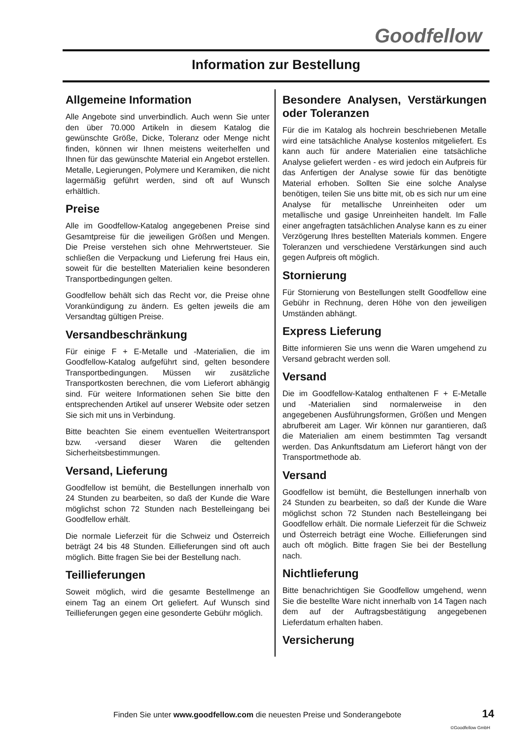Goodfellow
Information zur Bestellung
Allgemeine Information
Alle Angebote sind unverbindlich. Auch wenn Sie unter den über 70.000 Artikeln in diesem Katalog die gewünschte Größe, Dicke, Toleranz oder Menge nicht finden, können wir Ihnen meistens weiterhelfen und Ihnen für das gewünschte Material ein Angebot erstellen. Metalle, Legierungen, Polymere und Keramiken, die nicht lagermäßig geführt werden, sind oft auf Wunsch erhältlich.
Preise
Alle im Goodfellow-Katalog angegebenen Preise sind Gesamtpreise für die jeweiligen Größen und Mengen. Die Preise verstehen sich ohne Mehrwertsteuer. Sie schließen die Verpackung und Lieferung frei Haus ein, soweit für die bestellten Materialien keine besonderen Transportbedingungen gelten.
Goodfellow behält sich das Recht vor, die Preise ohne Vorankündigung zu ändern. Es gelten jeweils die am Versandtag gültigen Preise.
Versandbeschränkung
Für einige F + E-Metalle und -Materialien, die im Goodfellow-Katalog aufgeführt sind, gelten besondere Transportbedingungen. Müssen wir zusätzliche Transportkosten berechnen, die vom Lieferort abhängig sind. Für weitere Informationen sehen Sie bitte den entsprechenden Artikel auf unserer Website oder setzen Sie sich mit uns in Verbindung.
Bitte beachten Sie einem eventuellen Weitertransport bzw. -versand dieser Waren die geltenden Sicherheitsbestimmungen.
Versand, Lieferung
Goodfellow ist bemüht, die Bestellungen innerhalb von 24 Stunden zu bearbeiten, so daß der Kunde die Ware möglichst schon 72 Stunden nach Bestelleingang bei Goodfellow erhält.
Die normale Lieferzeit für die Schweiz und Österreich beträgt 24 bis 48 Stunden. Eillieferungen sind oft auch möglich. Bitte fragen Sie bei der Bestellung nach.
Teillieferungen
Soweit möglich, wird die gesamte Bestellmenge an einem Tag an einem Ort geliefert. Auf Wunsch sind Teillieferungen gegen eine gesonderte Gebühr möglich.
Besondere Analysen, Verstärkungen oder Toleranzen
Für die im Katalog als hochrein beschriebenen Metalle wird eine tatsächliche Analyse kostenlos mitgeliefert. Es kann auch für andere Materialien eine tatsächliche Analyse geliefert werden - es wird jedoch ein Aufpreis für das Anfertigen der Analyse sowie für das benötigte Material erhoben. Sollten Sie eine solche Analyse benötigen, teilen Sie uns bitte mit, ob es sich nur um eine Analyse für metallische Unreinheiten oder um metallische und gasige Unreinheiten handelt. Im Falle einer angefragten tatsächlichen Analyse kann es zu einer Verzögerung Ihres bestellten Materials kommen. Engere Toleranzen und verschiedene Verstärkungen sind auch gegen Aufpreis oft möglich.
Stornierung
Für Stornierung von Bestellungen stellt Goodfellow eine Gebühr in Rechnung, deren Höhe von den jeweiligen Umständen abhängt.
Express Lieferung
Bitte informieren Sie uns wenn die Waren umgehend zu Versand gebracht werden soll.
Versand
Die im Goodfellow-Katalog enthaltenen F + E-Metalle und -Materialien sind normalerweise in den angegebenen Ausführungsformen, Größen und Mengen abrufbereit am Lager. Wir können nur garantieren, daß die Materialien am einem bestimmten Tag versandt werden. Das Ankunftsdatum am Lieferort hängt von der Transportmethode ab.
Versand
Goodfellow ist bemüht, die Bestellungen innerhalb von 24 Stunden zu bearbeiten, so daß der Kunde die Ware möglichst schon 72 Stunden nach Bestelleingang bei Goodfellow erhält. Die normale Lieferzeit für die Schweiz und Österreich beträgt eine Woche. Eillieferungen sind auch oft möglich. Bitte fragen Sie bei der Bestellung nach.
Nichtlieferung
Bitte benachrichtigen Sie Goodfellow umgehend, wenn Sie die bestellte Ware nicht innerhalb von 14 Tagen nach dem auf der Auftragsbestätigung angegebenen Lieferdatum erhalten haben.
Versicherung
Finden Sie unter www.goodfellow.com die neuesten Preise und Sonderangebote
14
©Goodfellow GmbH